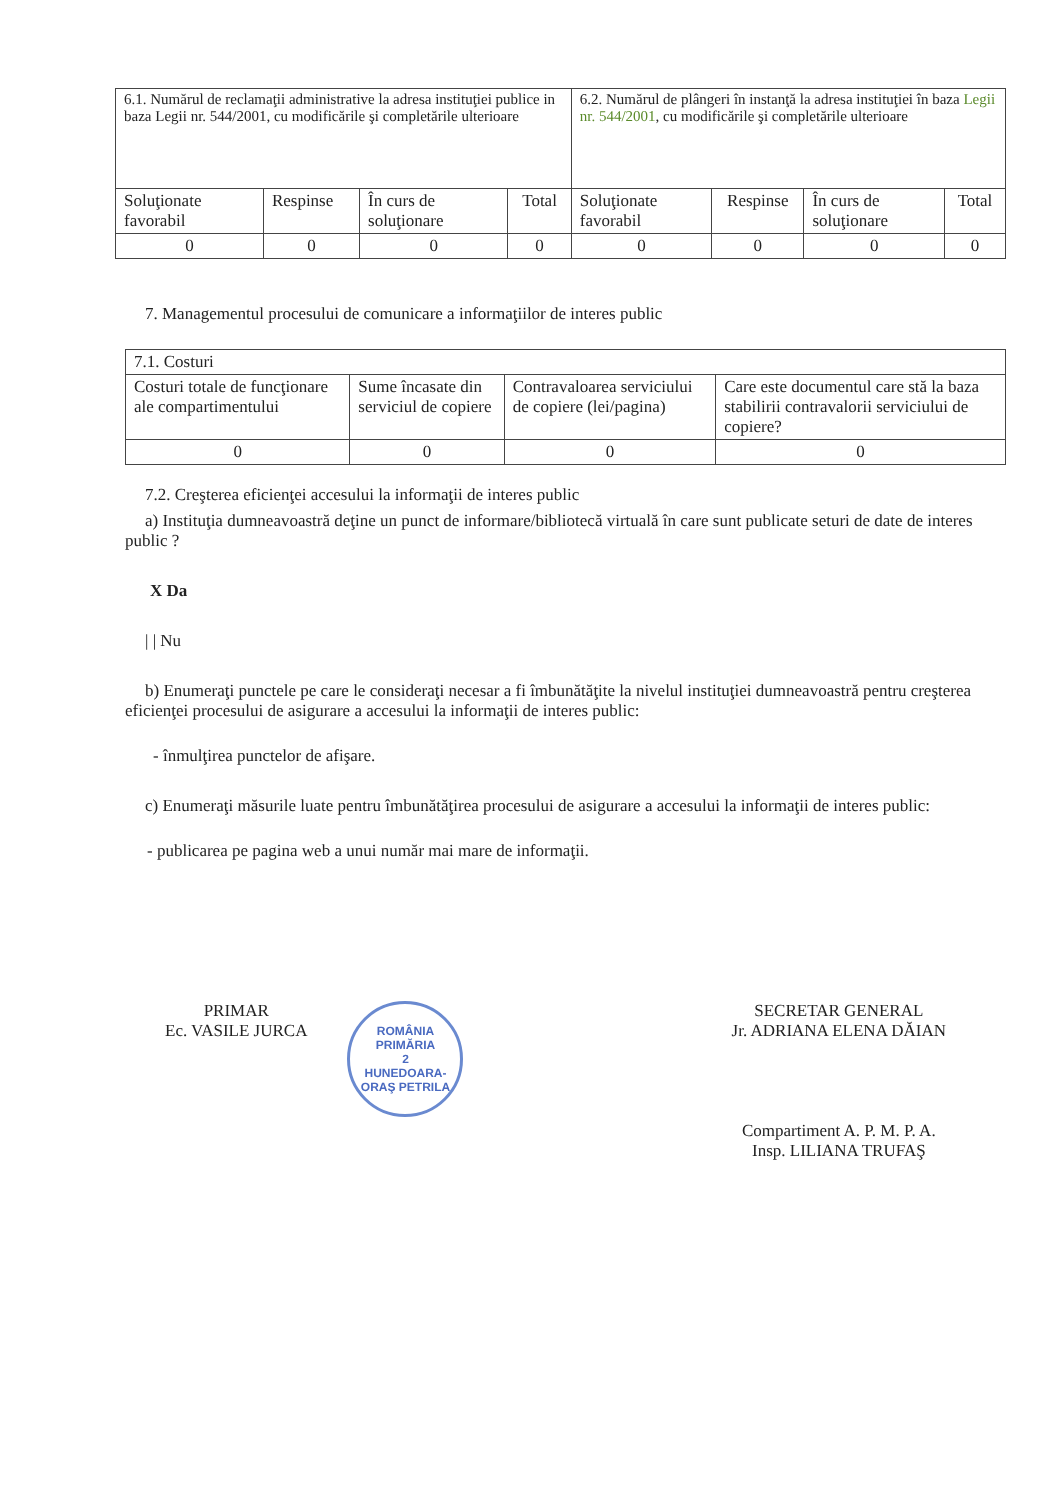| 6.1. Numărul de reclamaţii administrative la adresa instituţiei publice in baza Legii nr. 544/2001, cu modificările şi completările ulterioare | | | | 6.2. Numărul de plângeri în instanţă la adresa instituţiei în baza Legii nr. 544/2001 , cu modificările şi completările ulterioare | | | |
| Soluţionate favorabil | Respinse | În curs de soluţionare | Total | Soluţionate favorabil | Respinse | În curs de soluţionare | Total |
| 0 | 0 | 0 | 0 | 0 | 0 | 0 | 0 |
7. Managementul procesului de comunicare a informaţiilor de interes public
| 7.1. Costuri | | | |
| Costuri totale de funcţionare ale compartimentului | Sume încasate din serviciul de copiere | Contravaloarea serviciului de copiere (lei/pagina) | Care este documentul care stă la baza stabilirii contravalorii serviciului de copiere? |
| 0 | 0 | 0 | 0 |
7.2. Creşterea eficienţei accesului la informaţii de interes public
a) Instituţia dumneavoastră deţine un punct de informare/bibliotecă virtuală în care sunt publicate seturi de date de interes public ?
X Da
| | Nu
b) Enumeraţi punctele pe care le consideraţi necesar a fi îmbunătăţite la nivelul instituţiei dumneavoastră pentru creşterea eficienţei procesului de asigurare a accesului la informaţii de interes public:
- înmulţirea punctelor de afişare.
c) Enumeraţi măsurile luate pentru îmbunătăţirea procesului de asigurare a accesului la informaţii de interes public:
- publicarea pe pagina web a unui număr mai mare de informaţii.
PRIMAR
Ec. VASILE JURCA
ROMÂNIA
PRIMĂRIA
2
HUNEDOARA-ORAŞ PETRILA
SECRETAR GENERAL
Jr. ADRIANA ELENA DĂIAN
Compartiment A. P. M. P. A.
Insp. LILIANA TRUFAŞ